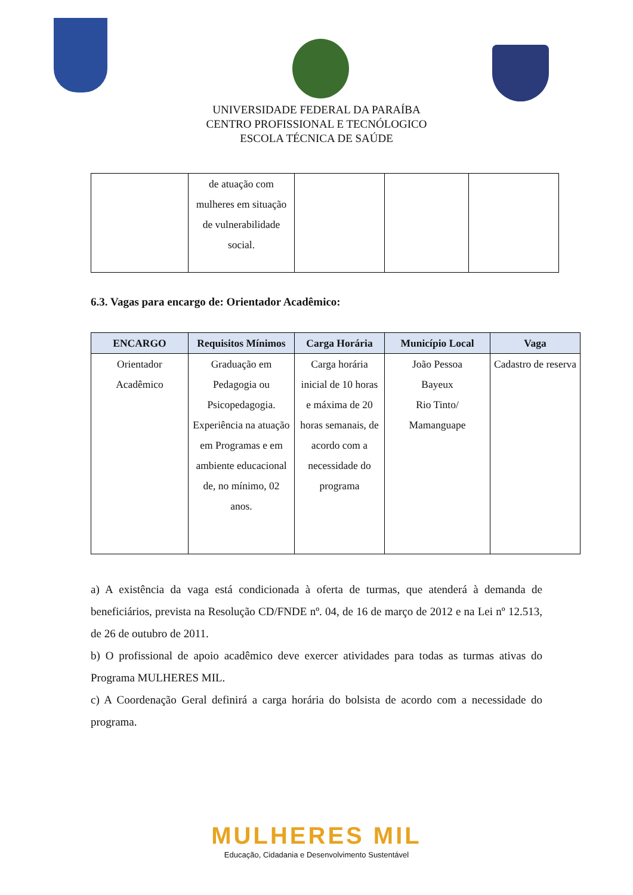UNIVERSIDADE FEDERAL DA PARAÍBA
CENTRO PROFISSIONAL E TECNÓLOGICO
ESCOLA TÉCNICA DE SAÚDE
| | de atuação com mulheres em situação de vulnerabilidade social. | | | |
6.3. Vagas para encargo de: Orientador Acadêmico:
| ENCARGO | Requisitos Mínimos | Carga Horária | Município Local | Vaga |
| --- | --- | --- | --- | --- |
| Orientador Acadêmico | Graduação em Pedagogia ou Psicopedagogia. Experiência na atuação em Programas e em ambiente educacional de, no mínimo, 02 anos. | Carga horária inicial de 10 horas e máxima de 20 horas semanais, de acordo com a necessidade do programa | João Pessoa Bayeux Rio Tinto/ Mamanguape | Cadastro de reserva |
a) A existência da vaga está condicionada à oferta de turmas, que atenderá à demanda de beneficiários, prevista na Resolução CD/FNDE nº. 04, de 16 de março de 2012 e na Lei nº 12.513, de 26 de outubro de 2011.
b) O profissional de apoio acadêmico deve exercer atividades para todas as turmas ativas do Programa MULHERES MIL.
c) A Coordenação Geral definirá a carga horária do bolsista de acordo com a necessidade do programa.
MULHERES MIL
Educação, Cidadania e Desenvolvimento Sustentável